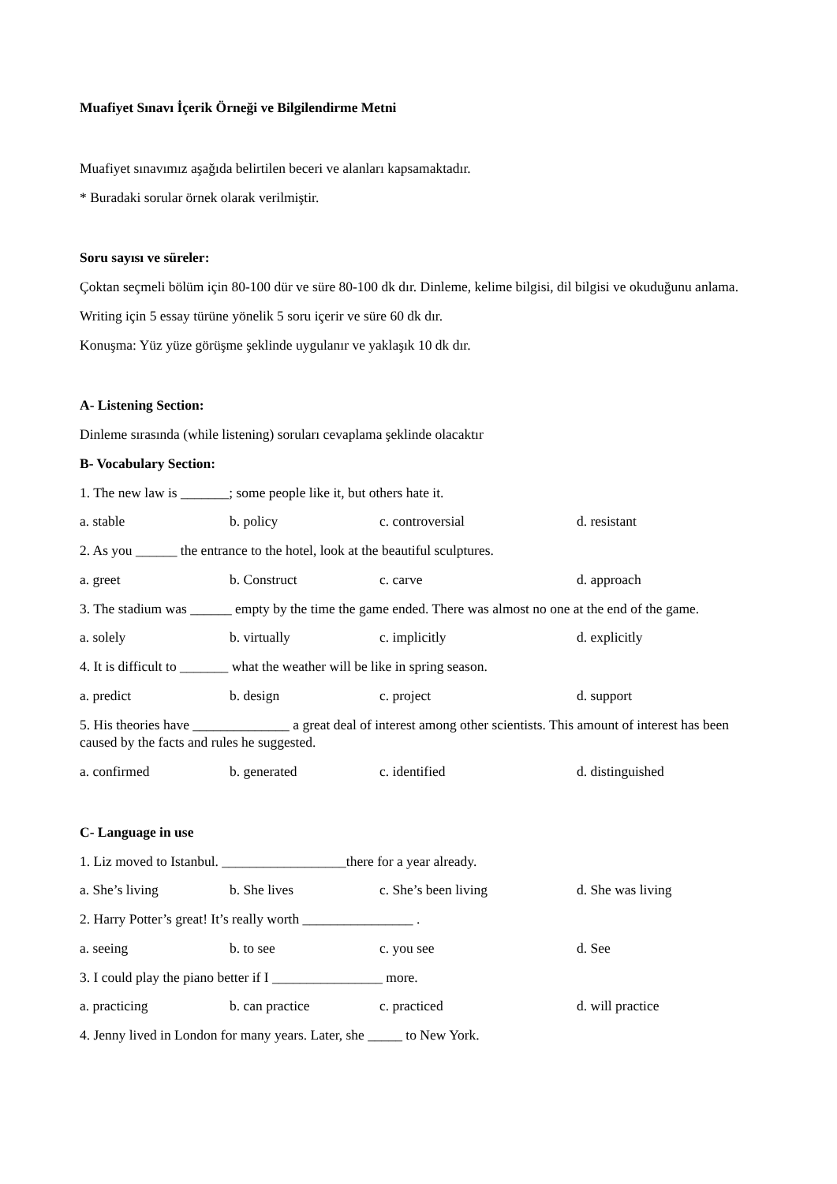Muafiyet Sınavı İçerik Örneği ve Bilgilendirme Metni
Muafiyet sınavımız aşağıda belirtilen beceri ve alanları kapsamaktadır.
* Buradaki sorular örnek olarak verilmiştir.
Soru sayısı ve süreler:
Çoktan seçmeli bölüm için 80-100 dür ve süre 80-100 dk dır. Dinleme, kelime bilgisi, dil bilgisi ve okuduğunu anlama.
Writing için 5 essay türüne yönelik 5 soru içerir ve süre 60 dk dır.
Konuşma: Yüz yüze görüşme şeklinde uygulanır ve yaklaşık 10 dk dır.
A- Listening Section:
Dinleme sırasında (while listening) soruları cevaplama şeklinde olacaktır
B- Vocabulary Section:
1. The new law is _______; some people like it, but others hate it.
a. stable b. policy c. controversial d. resistant
2. As you ______ the entrance to the hotel, look at the beautiful sculptures.
a. greet b. Construct c. carve d. approach
3. The stadium was ______ empty by the time the game ended. There was almost no one at the end of the game.
a. solely b. virtually c. implicitly d. explicitly
4. It is difficult to _______ what the weather will be like in spring season.
a. predict b. design c. project d. support
5. His theories have ______________ a great deal of interest among other scientists. This amount of interest has been caused by the facts and rules he suggested.
a. confirmed b. generated c. identified d. distinguished
C- Language in use
1. Liz moved to Istanbul. __________________there for a year already.
a. She’s living b. She lives c. She’s been living d. She was living
2. Harry Potter’s great! It’s really worth ________________ .
a. seeing b. to see c. you see d. See
3. I could play the piano better if I ________________ more.
a. practicing b. can practice c. practiced d. will practice
4. Jenny lived in London for many years. Later, she _____ to New York.